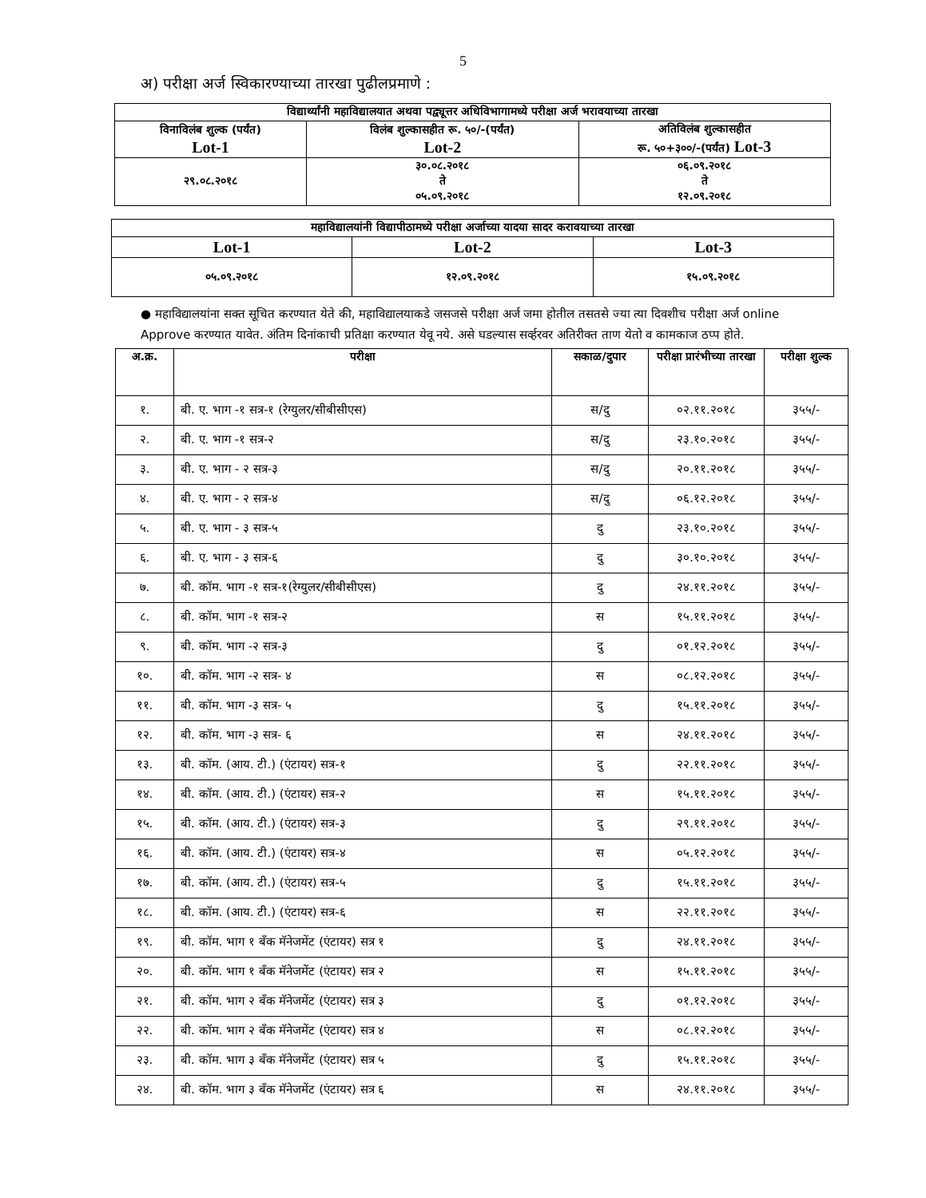5
अ) परीक्षा अर्ज स्विकारण्याच्या तारखा पुढीलप्रमाणे :
| विद्यार्थ्यांनी महाविद्यालयात अथवा पद्व्यूत्तर अधिविभागामध्ये परीक्षा अर्ज भरावयाच्या तारखा | | |
| --- | --- | --- |
| विनाविलंब शुल्क (पर्यंत) Lot-1 | विलंब शुल्कासहीत रू. ५०/-(पर्यंत) Lot-2 | अतिविलंब शुल्कासहीत रू. ५०+३००/-(पर्यंत) Lot-3 |
| २९.०८.२०१८ | ३०.०८.२०१८ ते ०५.०९.२०१८ | ०६.०९.२०१८ ते १२.०९.२०१८ |
| महाविद्यालयांनी विद्यापीठामध्ये परीक्षा अर्जाच्या यादया सादर करावयाच्या तारखा | | |
| --- | --- | --- |
| Lot-1 | Lot-2 | Lot-3 |
| ०५.०९.२०१८ | १२.०९.२०१८ | १५.०९.२०१८ |
● महाविद्यालयांना सक्त सूचित करण्यात येते की, महाविद्यालयाकडे जसजसे परीक्षा अर्ज जमा होतील तसतसे ज्या त्या दिवशीच परीक्षा अर्ज online Approve करण्यात यावेत. अंतिम दिनांकाची प्रतिक्षा करण्यात येवू नये. असे घडल्यास सर्व्हरवर अतिरीक्त ताण येतो व कामकाज ठप्प होते.
| अ.क्र. | परीक्षा | सकाळ/दुपार | परीक्षा प्रारंभीच्या तारखा | परीक्षा शुल्क |
| --- | --- | --- | --- | --- |
| १. | बी. ए. भाग -१ सत्र-१ (रेग्युलर/सीबीसीएस) | स/दु | ०२.११.२०१८ | ३५५/- |
| २. | बी. ए. भाग -१ सत्र-२ | स/दु | २३.१०.२०१८ | ३५५/- |
| ३. | बी. ए. भाग - २ सत्र-३ | स/दु | २०.११.२०१८ | ३५५/- |
| ४. | बी. ए. भाग - २ सत्र-४ | स/दु | ०६.१२.२०१८ | ३५५/- |
| ५. | बी. ए. भाग - ३ सत्र-५ | दु | २३.१०.२०१८ | ३५५/- |
| ६. | बी. ए. भाग - ३ सत्र-६ | दु | ३०.१०.२०१८ | ३५५/- |
| ७. | बी. कॉम. भाग -१ सत्र-१(रेग्युलर/सीबीसीएस) | दु | २४.११.२०१८ | ३५५/- |
| ८. | बी. कॉम. भाग -१ सत्र-२ | स | १५.११.२०१८ | ३५५/- |
| ९. | बी. कॉम. भाग -२ सत्र-३ | दु | ०१.१२.२०१८ | ३५५/- |
| १०. | बी. कॉम. भाग -२ सत्र- ४ | स | ०८.१२.२०१८ | ३५५/- |
| ११. | बी. कॉम. भाग -३ सत्र- ५ | दु | १५.११.२०१८ | ३५५/- |
| १२. | बी. कॉम. भाग -३ सत्र- ६ | स | २४.११.२०१८ | ३५५/- |
| १३. | बी. कॉम. (आय. टी.) (एंटायर) सत्र-१ | दु | २२.११.२०१८ | ३५५/- |
| १४. | बी. कॉम. (आय. टी.) (एंटायर) सत्र-२ | स | १५.११.२०१८ | ३५५/- |
| १५. | बी. कॉम. (आय. टी.) (एंटायर) सत्र-३ | दु | २९.११.२०१८ | ३५५/- |
| १६. | बी. कॉम. (आय. टी.) (एंटायर) सत्र-४ | स | ०५.१२.२०१८ | ३५५/- |
| १७. | बी. कॉम. (आय. टी.) (एंटायर) सत्र-५ | दु | १५.११.२०१८ | ३५५/- |
| १८. | बी. कॉम. (आय. टी.) (एंटायर) सत्र-६ | स | २२.११.२०१८ | ३५५/- |
| १९. | बी. कॉम. भाग १ बॅंक मॅनेजमेंट (एंटायर) सत्र १ | दु | २४.११.२०१८ | ३५५/- |
| २०. | बी. कॉम. भाग १ बॅंक मॅनेजमेंट (एंटायर) सत्र २ | स | १५.११.२०१८ | ३५५/- |
| २१. | बी. कॉम. भाग २ बॅंक मॅनेजमेंट (एंटायर) सत्र ३ | दु | ०१.१२.२०१८ | ३५५/- |
| २२. | बी. कॉम. भाग २ बॅंक मॅनेजमेंट (एंटायर) सत्र ४ | स | ०८.१२.२०१८ | ३५५/- |
| २३. | बी. कॉम. भाग ३ बॅंक मॅनेजमेंट (एंटायर) सत्र ५ | दु | १५.११.२०१८ | ३५५/- |
| २४. | बी. कॉम. भाग ३ बॅंक मॅनेजमेंट (एंटायर) सत्र ६ | स | २४.११.२०१८ | ३५५/- |